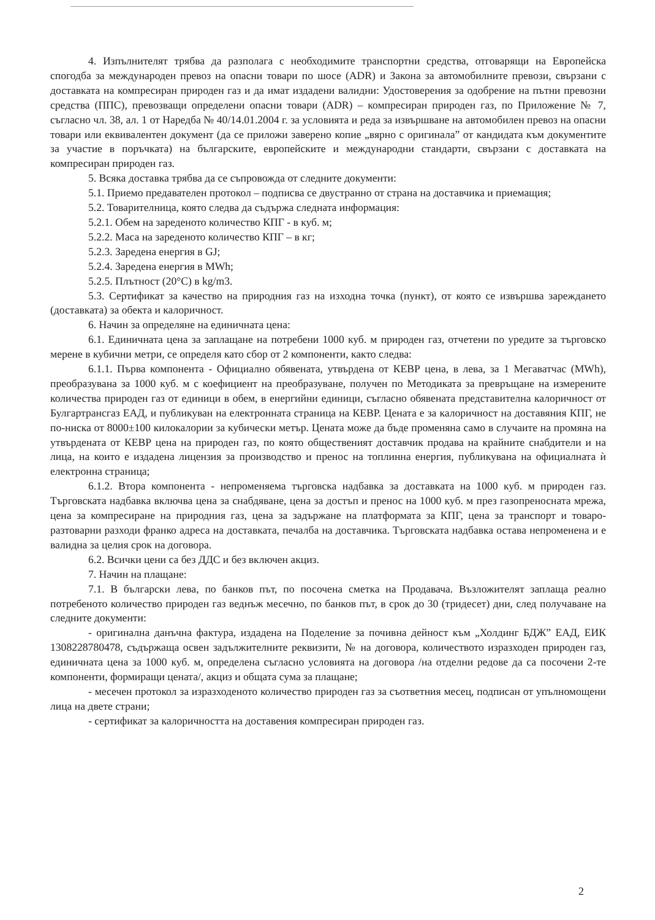4. Изпълнителят трябва да разполага с необходимите транспортни средства, отговарящи на Европейска спогодба за международен превоз на опасни товари по шосе (ADR) и Закона за автомобилните превози, свързани с доставката на компресиран природен газ и да имат издадени валидни: Удостоверения за одобрение на пътни превозни средства (ППС), превозващи определени опасни товари (ADR) – компресиран природен газ, по Приложение № 7, съгласно чл. 38, ал. 1 от Наредба № 40/14.01.2004 г. за условията и реда за извършване на автомобилен превоз на опасни товари или еквивалентен документ (да се приложи заверено копие „вярно с оригинала” от кандидата към документите за участие в поръчката) на българските, европейските и международни стандарти, свързани с доставката на компресиран природен газ.
5. Всяка доставка трябва да се съпровожда от следните документи:
5.1. Приемо предавателен протокол – подписва се двустранно от страна на доставчика и приемащия;
5.2. Товарителница, която следва да съдържа следната информация:
5.2.1. Обем на зареденото количество КПГ - в куб. м;
5.2.2. Маса на зареденото количество КПГ – в кг;
5.2.3. Заредена енергия в GJ;
5.2.4. Заредена енергия в MWh;
5.2.5. Плътност (20°C) в kg/m3.
5.3. Сертификат за качество на природния газ на изходна точка (пункт), от която се извършва зареждането (доставката) за обекта и калоричност.
6. Начин за определяне на единичната цена:
6.1. Единичната цена за заплащане на потребени 1000 куб. м природен газ, отчетени по уредите за търговско мерене в кубични метри, се определя като сбор от 2 компоненти, както следва:
6.1.1. Първа компонента - Официално обявената, утвърдена от КЕВР цена, в лева, за 1 Мегаватчас (MWh), преобразувана за 1000 куб. м с коефициент на преобразуване, получен по Методиката за превръщане на измерените количества природен газ от единици в обем, в енергийни единици, съгласно обявената представителна калоричност от Булгартрансгаз ЕАД, и публикуван на електронната страница на КЕВР. Цената е за калоричност на доставяния КПГ, не по-ниска от 8000±100 килокалории за кубически метър. Цената може да бъде променяна само в случаите на промяна на утвърдената от КЕВР цена на природен газ, по която общественият доставчик продава на крайните снабдители и на лица, на които е издадена лицензия за производство и пренос на топлинна енергия, публикувана на официалната ѝ електронна страница;
6.1.2. Втора компонента - непроменяема търговска надбавка за доставката на 1000 куб. м природен газ. Търговската надбавка включва цена за снабдяване, цена за достъп и пренос на 1000 куб. м през газопреносната мрежа, цена за компресиране на природния газ, цена за задържане на платформата за КПГ, цена за транспорт и товаро-разтоварни разходи франко адреса на доставката, печалба на доставчика. Търговската надбавка остава непроменена и е валидна за целия срок на договора.
6.2. Всички цени са без ДДС и без включен акциз.
7. Начин на плащане:
7.1. В български лева, по банков път, по посочена сметка на Продавача. Възложителят заплаща реално потребеното количество природен газ веднъж месечно, по банков път, в срок до 30 (тридесет) дни, след получаване на следните документи:
- оригинална данъчна фактура, издадена на Поделение за почивна дейност към „Холдинг БДЖ” ЕАД, ЕИК 1308228780478, съдържаща освен задължителните реквизити, № на договора, количеството изразходен природен газ, единичната цена за 1000 куб. м, определена съгласно условията на договора /на отделни редове да са посочени 2-те компоненти, формиращи цената/, акциз и общата сума за плащане;
- месечен протокол за изразходеното количество природен газ за съответния месец, подписан от упълномощени лица на двете страни;
- сертификат за калоричността на доставения компресиран природен газ.
2